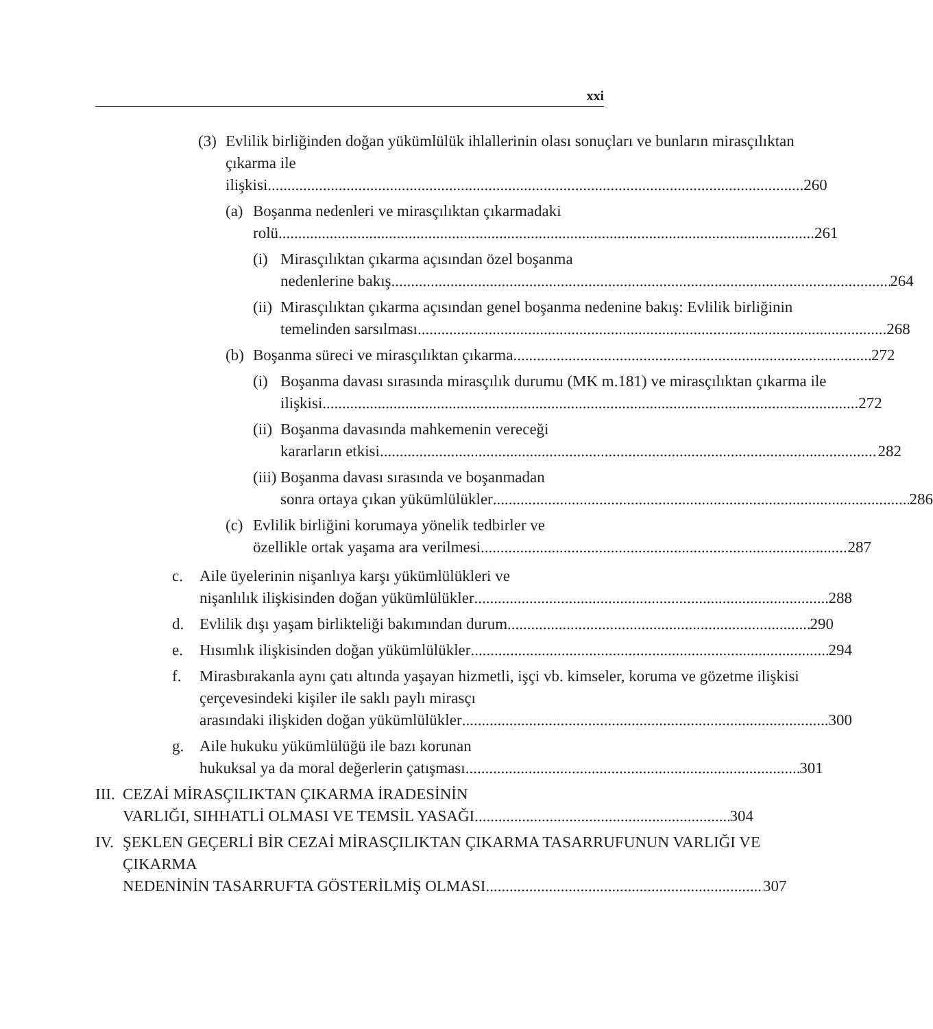xxi
(3)
Evlilik birliğinden doğan yükümlülük ihlallerinin olası sonuçları ve bunların mirasçılıktan çıkarma ile
ilişkisi 260
(a)
Boşanma nedenleri ve mirasçılıktan çıkarmadaki
rolü 261
(i)
Mirasçılıktan çıkarma açısından özel boşanma
nedenlerine bakış 264
(ii)
Mirasçılıktan çıkarma açısından genel boşanma nedenine bakış: Evlilik birliğinin
temelinden sarsılması 268
(b)
Boşanma süreci ve mirasçılıktan çıkarma 272
(i)
Boşanma davası sırasında mirasçılık durumu (MK m.181) ve mirasçılıktan çıkarma ile
ilişkisi 272
(ii)
Boşanma davasında mahkemenin vereceği
kararların etkisi 282
(iii)
Boşanma davası sırasında ve boşanmadan
sonra ortaya çıkan yükümlülükler 286
(c)
Evlilik birliğini korumaya yönelik tedbirler ve
özellikle ortak yaşama ara verilmesi 287
c. Aile üyelerinin nişanlıya karşı yükümlülükleri ve
nişanlılık ilişkisinden doğan yükümlülükler 288
d. Evlilik dışı yaşam birlikteliği bakımından durum 290
e. Hısımlık ilişkisinden doğan yükümlülükler 294
f. Mirasbırakanla aynı çatı altında yaşayan hizmetli, işçi vb. kimseler, koruma ve gözetme ilişkisi çerçevesindeki kişiler ile saklı paylı mirasçı
arasındaki ilişkiden doğan yükümlülükler 300
g. Aile hukuku yükümlülüğü ile bazı korunan
hukuksal ya da moral değerlerin çatışması 301
III.
CEZAİ MİRASÇILIKTAN ÇIKARMA İRADESİNİN
VARLIĞI, SIHHATLİ OLMASI VE TEMSİL YASAĞI 304
IV.
ŞEKLEN GEÇERLİ BİR CEZAİ MİRASÇILIKTAN ÇIKARMA TASARRUFUNUN VARLIĞI VE ÇIKARMA
NEDENİNİN TASARRUFTA GÖSTERİLMİŞ OLMASI 307